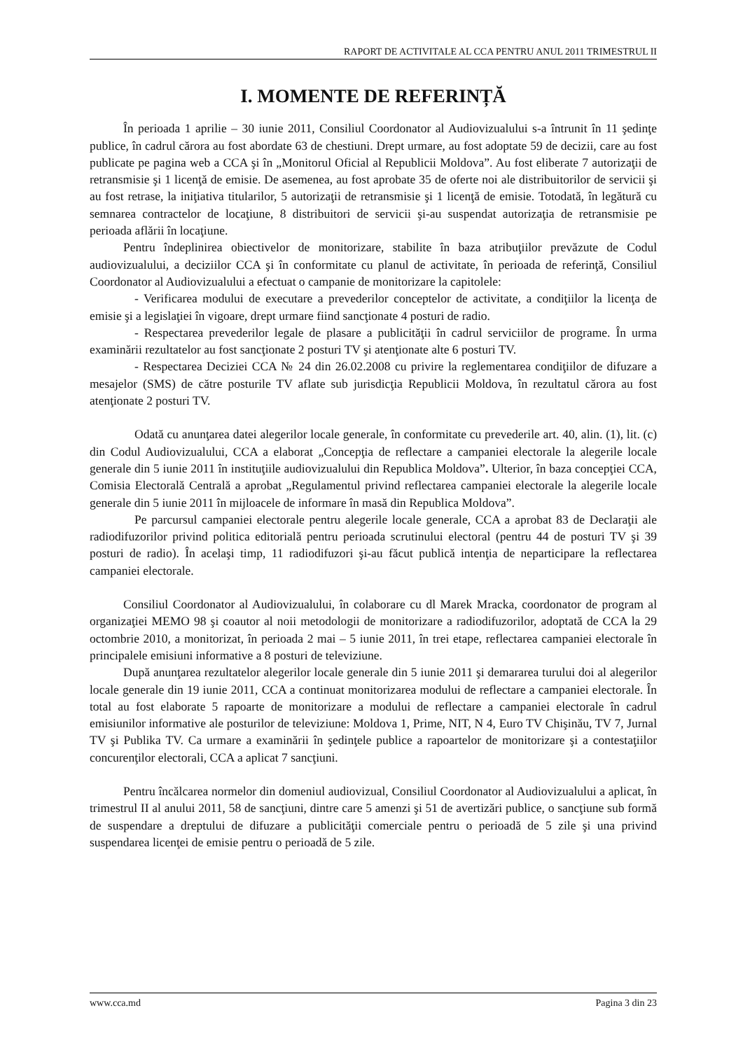RAPORT DE ACTIVITALE AL CCA PENTRU ANUL 2011 TRIMESTRUL II
I. MOMENTE DE REFERINȚĂ
În perioada 1 aprilie – 30 iunie 2011, Consiliul Coordonator al Audiovizualului s-a întrunit în 11 şedinţe publice, în cadrul cărora au fost abordate 63 de chestiuni. Drept urmare, au fost adoptate 59 de decizii, care au fost publicate pe pagina web a CCA şi în „Monitorul Oficial al Republicii Moldova”. Au fost eliberate 7 autorizaţii de retransmisie şi 1 licenţă de emisie. De asemenea, au fost aprobate 35 de oferte noi ale distribuitorilor de servicii şi au fost retrase, la iniţiativa titularilor, 5 autorizaţii de retransmisie şi 1 licenţă de emisie. Totodată, în legătură cu semnarea contractelor de locaţiune, 8 distribuitori de servicii şi-au suspendat autorizaţia de retransmisie pe perioada aflării în locaţiune.
Pentru îndeplinirea obiectivelor de monitorizare, stabilite în baza atribuţiilor prevăzute de Codul audiovizualului, a deciziilor CCA şi în conformitate cu planul de activitate, în perioada de referinţă, Consiliul Coordonator al Audiovizualului a efectuat o campanie de monitorizare la capitolele:
- Verificarea modului de executare a prevederilor conceptelor de activitate, a condiţiilor la licenţa de emisie şi a legislaţiei în vigoare, drept urmare fiind sancţionate 4 posturi de radio.
- Respectarea prevederilor legale de plasare a publicităţii în cadrul serviciilor de programe. În urma examinării rezultatelor au fost sancţionate 2 posturi TV şi atenţionate alte 6 posturi TV.
- Respectarea Deciziei CCA № 24 din 26.02.2008 cu privire la reglementarea condiţiilor de difuzare a mesajelor (SMS) de către posturile TV aflate sub jurisdicţia Republicii Moldova, în rezultatul cărora au fost atenţionate 2 posturi TV.
Odată cu anunţarea datei alegerilor locale generale, în conformitate cu prevederile art. 40, alin. (1), lit. (c) din Codul Audiovizualului, CCA a elaborat „Concepţia de reflectare a campaniei electorale la alegerile locale generale din 5 iunie 2011 în instituţiile audiovizualului din Republica Moldova”. Ulterior, în baza concepţiei CCA, Comisia Electorală Centrală a aprobat „Regulamentul privind reflectarea campaniei electorale la alegerile locale generale din 5 iunie 2011 în mijloacele de informare în masă din Republica Moldova”.
Pe parcursul campaniei electorale pentru alegerile locale generale, CCA a aprobat 83 de Declaraţii ale radiodifuzorilor privind politica editorială pentru perioada scrutinului electoral (pentru 44 de posturi TV şi 39 posturi de radio). În acelaşi timp, 11 radiodifuzori şi-au făcut publică intenţia de neparticipare la reflectarea campaniei electorale.
Consiliul Coordonator al Audiovizualului, în colaborare cu dl Marek Mracka, coordonator de program al organizaţiei MEMO 98 şi coautor al noii metodologii de monitorizare a radiodifuzorilor, adoptată de CCA la 29 octombrie 2010, a monitorizat, în perioada 2 mai – 5 iunie 2011, în trei etape, reflectarea campaniei electorale în principalele emisiuni informative a 8 posturi de televiziune.
După anunţarea rezultatelor alegerilor locale generale din 5 iunie 2011 şi demararea turului doi al alegerilor locale generale din 19 iunie 2011, CCA a continuat monitorizarea modului de reflectare a campaniei electorale. În total au fost elaborate 5 rapoarte de monitorizare a modului de reflectare a campaniei electorale în cadrul emisiunilor informative ale posturilor de televiziune: Moldova 1, Prime, NIT, N 4, Euro TV Chişinău, TV 7, Jurnal TV şi Publika TV. Ca urmare a examinării în şedinţele publice a rapoartelor de monitorizare şi a contestaţiilor concurenţilor electorali, CCA a aplicat 7 sancţiuni.
Pentru încălcarea normelor din domeniul audiovizual, Consiliul Coordonator al Audiovizualului a aplicat, în trimestrul II al anului 2011, 58 de sancţiuni, dintre care 5 amenzi şi 51 de avertizări publice, o sancţiune sub formă de suspendare a dreptului de difuzare a publicităţii comerciale pentru o perioadă de 5 zile şi una privind suspendarea licenţei de emisie pentru o perioadă de 5 zile.
www.cca.md Pagina 3 din 23